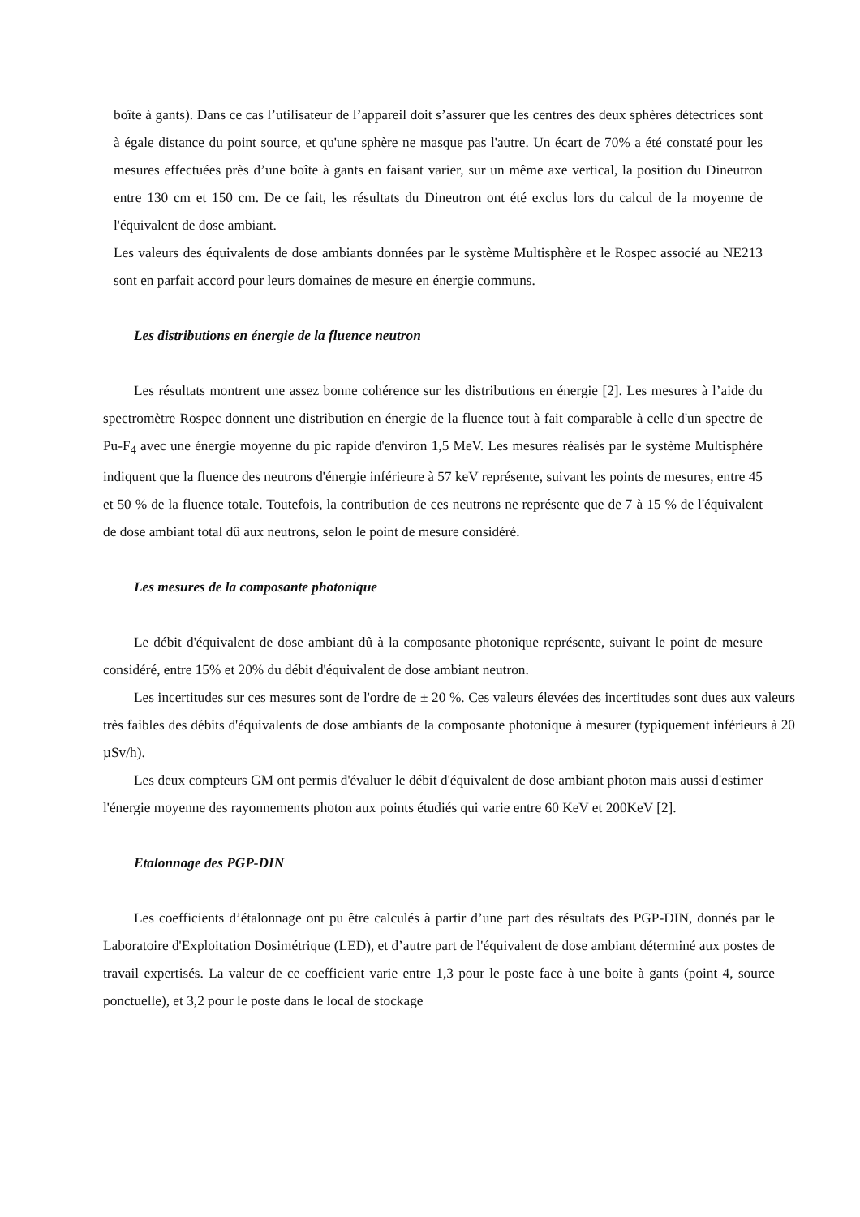boîte à gants). Dans ce cas l’utilisateur de l’appareil doit s’assurer que les centres des deux sphères détectrices sont à égale distance du point source, et qu'une sphère ne masque pas l'autre. Un écart de 70% a été constaté pour les mesures effectuées près d’une boîte à gants en faisant varier, sur un même axe vertical, la position du Dineutron entre 130 cm et 150 cm. De ce fait, les résultats du Dineutron ont été exclus lors du calcul de la moyenne de l'équivalent de dose ambiant.
Les valeurs des équivalents de dose ambiants données par le système Multisphère et le Rospec associé au NE213 sont en parfait accord pour leurs domaines de mesure en énergie communs.
Les distributions en énergie de la fluence neutron
Les résultats montrent une assez bonne cohérence sur les distributions en énergie [2]. Les mesures à l’aide du spectromètre Rospec donnent une distribution en énergie de la fluence tout à fait comparable à celle d'un spectre de Pu-F<sub>4</sub> avec une énergie moyenne du pic rapide d'environ 1,5 MeV. Les mesures réalisés par le système Multisphère indiquent que la fluence des neutrons d'énergie inférieure à 57 keV représente, suivant les points de mesures, entre 45 et 50 % de la fluence totale. Toutefois, la contribution de ces neutrons ne représente que de 7 à 15 % de l'équivalent de dose ambiant total dû aux neutrons, selon le point de mesure considéré.
Les mesures de la composante photonique
Le débit d'équivalent de dose ambiant dû à la composante photonique représente, suivant le point de mesure considéré, entre 15% et 20% du débit d'équivalent de dose ambiant neutron.
Les incertitudes sur ces mesures sont de l'ordre de ± 20 %. Ces valeurs élevées des incertitudes sont dues aux valeurs très faibles des débits d'équivalents de dose ambiants de la composante photonique à mesurer (typiquement inférieurs à 20 µSv/h).
Les deux compteurs GM ont permis d'évaluer le débit d'équivalent de dose ambiant photon mais aussi d'estimer l'énergie moyenne des rayonnements photon aux points étudiés qui varie entre 60 KeV et 200KeV [2].
Etalonnage des PGP-DIN
Les coefficients d’étalonnage ont pu être calculés à partir d’une part des résultats des PGP-DIN, donnés par le Laboratoire d'Exploitation Dosimétrique (LED), et d’autre part de l'équivalent de dose ambiant déterminé aux postes de travail expertisés. La valeur de ce coefficient varie entre 1,3 pour le poste face à une boite à gants (point 4, source ponctuelle), et 3,2 pour le poste dans le local de stockage